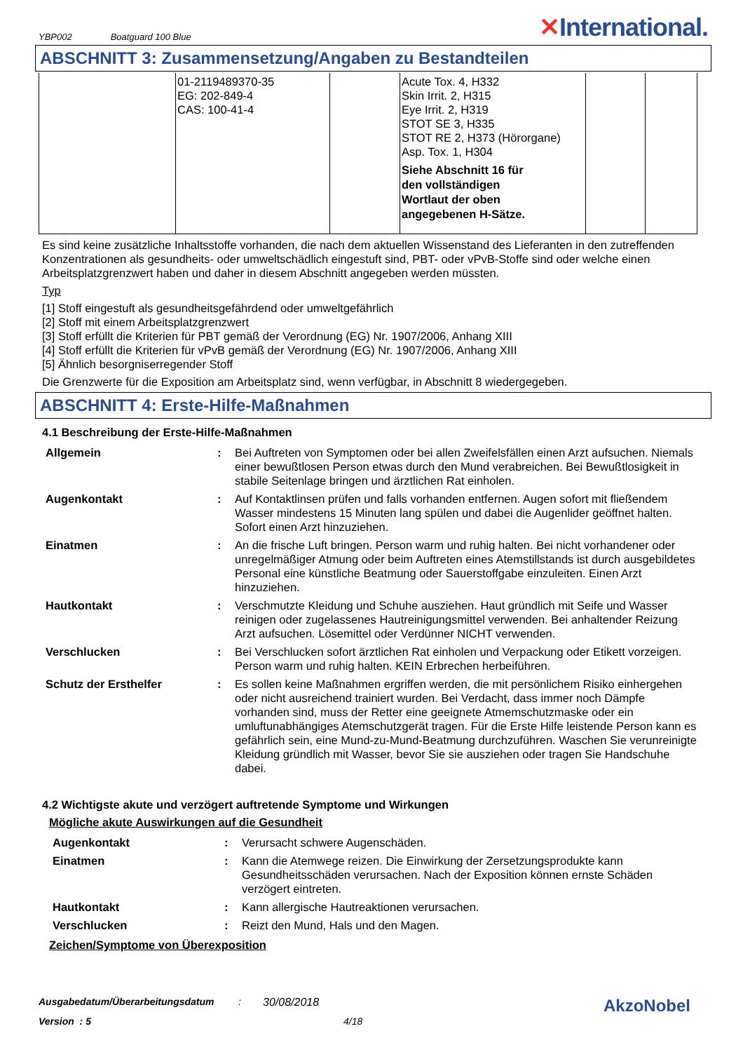YBP002 Boatguard 100 Blue
✕International.
ABSCHNITT 3: Zusammensetzung/Angaben zu Bestandteilen
| | 01-2119489370-35 EG: 202-849-4 CAS: 100-41-4 | | Acute Tox. 4, H332 Skin Irrit. 2, H315 Eye Irrit. 2, H319 STOT SE 3, H335 STOT RE 2, H373 (Hörorgane) Asp. Tox. 1, H304 Siehe Abschnitt 16 für den vollständigen Wortlaut der oben angegebenen H-Sätze. | | |
Es sind keine zusätzliche Inhaltsstoffe vorhanden, die nach dem aktuellen Wissenstand des Lieferanten in den zutreffenden Konzentrationen als gesundheits- oder umweltschädlich eingestuft sind, PBT- oder vPvB-Stoffe sind oder welche einen Arbeitsplatzgrenzwert haben und daher in diesem Abschnitt angegeben werden müssten.
Typ
[1] Stoff eingestuft als gesundheitsgefährdend oder umweltgefährlich
[2] Stoff mit einem Arbeitsplatzgrenzwert
[3] Stoff erfüllt die Kriterien für PBT gemäß der Verordnung (EG) Nr. 1907/2006, Anhang XIII
[4] Stoff erfüllt die Kriterien für vPvB gemäß der Verordnung (EG) Nr. 1907/2006, Anhang XIII
[5] Ähnlich besorgniserregender Stoff
Die Grenzwerte für die Exposition am Arbeitsplatz sind, wenn verfügbar, in Abschnitt 8 wiedergegeben.
ABSCHNITT 4: Erste-Hilfe-Maßnahmen
4.1 Beschreibung der Erste-Hilfe-Maßnahmen
| Allgemein | : | Bei Auftreten von Symptomen oder bei allen Zweifelsfällen einen Arzt aufsuchen. Niemals einer bewußtlosen Person etwas durch den Mund verabreichen. Bei Bewußtlosigkeit in stabile Seitenlage bringen und ärztlichen Rat einholen. |
| Augenkontakt | : | Auf Kontaktlinsen prüfen und falls vorhanden entfernen. Augen sofort mit fließendem Wasser mindestens 15 Minuten lang spülen und dabei die Augenlider geöffnet halten. Sofort einen Arzt hinzuziehen. |
| Einatmen | : | An die frische Luft bringen. Person warm und ruhig halten. Bei nicht vorhandener oder unregelmäßiger Atmung oder beim Auftreten eines Atemstillstands ist durch ausgebildetes Personal eine künstliche Beatmung oder Sauerstoffgabe einzuleiten. Einen Arzt hinzuziehen. |
| Hautkontakt | : | Verschmutzte Kleidung und Schuhe ausziehen. Haut gründlich mit Seife und Wasser reinigen oder zugelassenes Hautreinigungsmittel verwenden. Bei anhaltender Reizung Arzt aufsuchen. Lösemittel oder Verdünner NICHT verwenden. |
| Verschlucken | : | Bei Verschlucken sofort ärztlichen Rat einholen und Verpackung oder Etikett vorzeigen. Person warm und ruhig halten. KEIN Erbrechen herbeiführen. |
| Schutz der Ersthelfer | : | Es sollen keine Maßnahmen ergriffen werden, die mit persönlichem Risiko einhergehen oder nicht ausreichend trainiert wurden. Bei Verdacht, dass immer noch Dämpfe vorhanden sind, muss der Retter eine geeignete Atmemschutzmaske oder ein umluftunabhängiges Atemschutzgerät tragen. Für die Erste Hilfe leistende Person kann es gefährlich sein, eine Mund-zu-Mund-Beatmung durchzuführen. Waschen Sie verunreinigte Kleidung gründlich mit Wasser, bevor Sie sie ausziehen oder tragen Sie Handschuhe dabei. |
4.2 Wichtigste akute und verzögert auftretende Symptome und Wirkungen
Mögliche akute Auswirkungen auf die Gesundheit
| Augenkontakt | : | Verursacht schwere Augenschäden. |
| Einatmen | : | Kann die Atemwege reizen. Die Einwirkung der Zersetzungsprodukte kann Gesundheitsschäden verursachen. Nach der Exposition können ernste Schäden verzögert eintreten. |
| Hautkontakt | : | Kann allergische Hautreaktionen verursachen. |
| Verschlucken | : | Reizt den Mund, Hals und den Magen. |
Zeichen/Symptome von Überexposition
Ausgabedatum/Überarbeitungsdatum: 30/08/2018 AkzoNobel
Version : 5 4/18